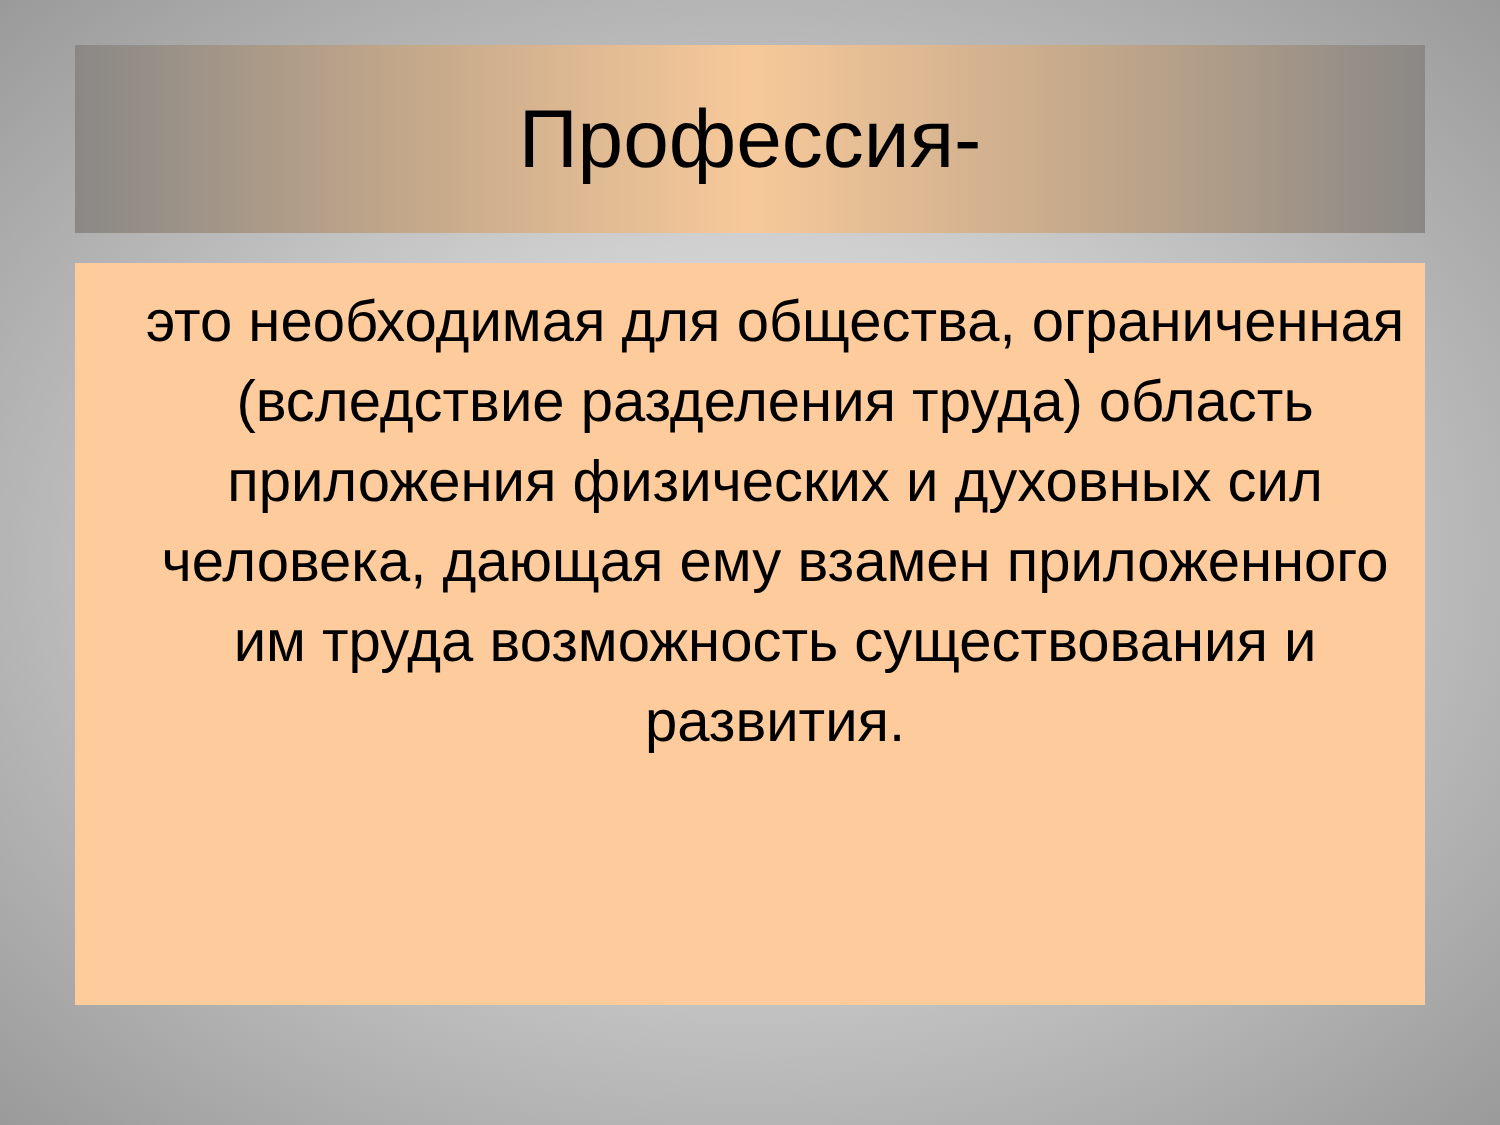Профессия-
это необходимая для общества, ограниченная (вследствие разделения труда) область приложения физических и духовных сил человека, дающая ему взамен приложенного им труда возможность существования и развития.